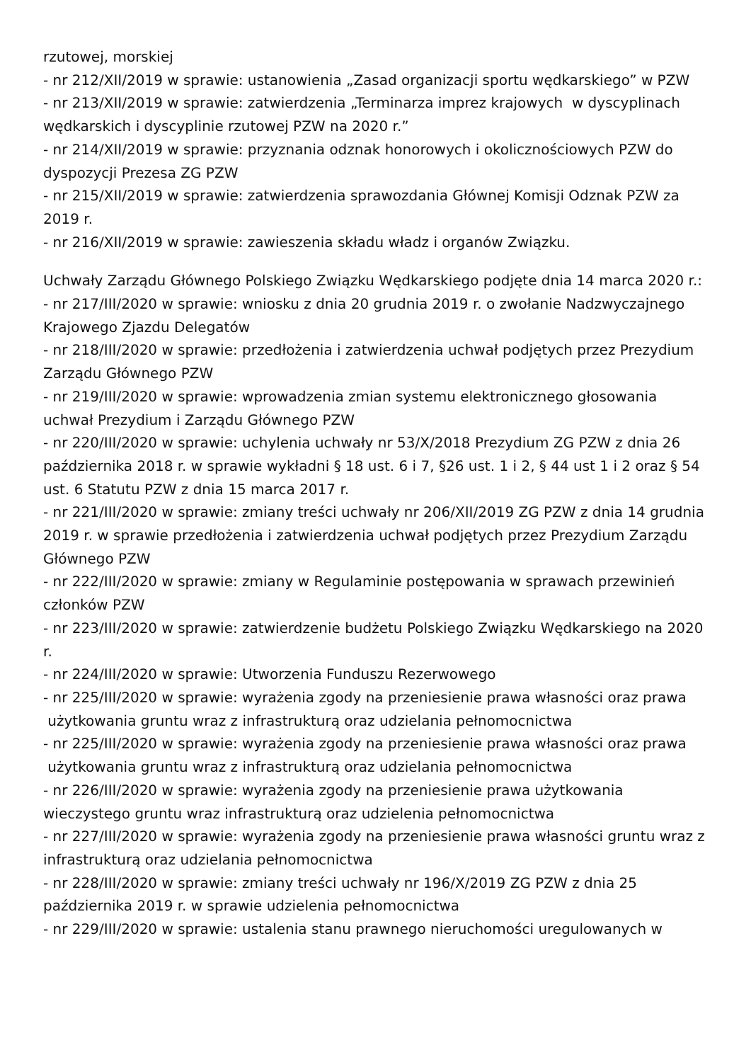rzutowej, morskiej
- nr 212/XII/2019 w sprawie: ustanowienia „Zasad organizacji sportu wędkarskiego” w PZW
- nr 213/XII/2019 w sprawie: zatwierdzenia „Terminarza imprez krajowych w dyscyplinach wędkarskich i dyscyplinie rzutowej PZW na 2020 r.”
- nr 214/XII/2019 w sprawie: przyznania odznak honorowych i okolicznościowych PZW do dyspozycji Prezesa ZG PZW
- nr 215/XII/2019 w sprawie: zatwierdzenia sprawozdania Głównej Komisji Odznak PZW za 2019 r.
- nr 216/XII/2019 w sprawie: zawieszenia składu władz i organów Związku.
Uchwały Zarządu Głównego Polskiego Związku Wędkarskiego podjęte dnia 14 marca 2020 r.:
- nr 217/III/2020 w sprawie: wniosku z dnia 20 grudnia 2019 r. o zwołanie Nadzwyczajnego Krajowego Zjazdu Delegatów
- nr 218/III/2020 w sprawie: przedłożenia i zatwierdzenia uchwał podjętych przez Prezydium Zarządu Głównego PZW
- nr 219/III/2020 w sprawie: wprowadzenia zmian systemu elektronicznego głosowania uchwał Prezydium i Zarządu Głównego PZW
- nr 220/III/2020 w sprawie: uchylenia uchwały nr 53/X/2018 Prezydium ZG PZW z dnia 26 października 2018 r. w sprawie wykładni § 18 ust. 6 i 7, §26 ust. 1 i 2, § 44 ust 1 i 2 oraz § 54 ust. 6 Statutu PZW z dnia 15 marca 2017 r.
- nr 221/III/2020 w sprawie: zmiany treści uchwały nr 206/XII/2019 ZG PZW z dnia 14 grudnia 2019 r. w sprawie przedłożenia i zatwierdzenia uchwał podjętych przez Prezydium Zarządu Głównego PZW
- nr 222/III/2020 w sprawie: zmiany w Regulaminie postępowania w sprawach przewinień członków PZW
- nr 223/III/2020 w sprawie: zatwierdzenie budżetu Polskiego Związku Wędkarskiego na 2020 r.
- nr 224/III/2020 w sprawie: Utworzenia Funduszu Rezerwowego
- nr 225/III/2020 w sprawie: wyrażenia zgody na przeniesienie prawa własności oraz prawa użytkowania gruntu wraz z infrastrukturą oraz udzielania pełnomocnictwa
- nr 225/III/2020 w sprawie: wyrażenia zgody na przeniesienie prawa własności oraz prawa użytkowania gruntu wraz z infrastrukturą oraz udzielania pełnomocnictwa
- nr 226/III/2020 w sprawie: wyrażenia zgody na przeniesienie prawa użytkowania wieczystego gruntu wraz infrastrukturą oraz udzielenia pełnomocnictwa
- nr 227/III/2020 w sprawie: wyrażenia zgody na przeniesienie prawa własności gruntu wraz z infrastrukturą oraz udzielania pełnomocnictwa
- nr 228/III/2020 w sprawie: zmiany treści uchwały nr 196/X/2019 ZG PZW z dnia 25 października 2019 r. w sprawie udzielenia pełnomocnictwa
- nr 229/III/2020 w sprawie: ustalenia stanu prawnego nieruchomości uregulowanych w